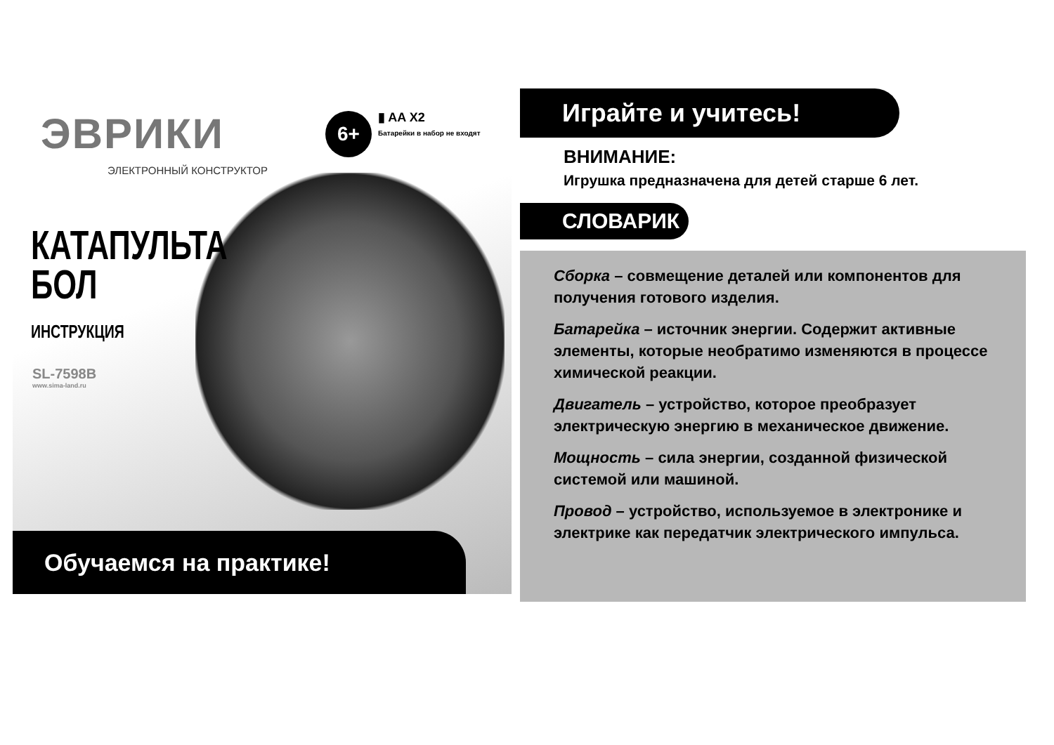ЭВРИКИ
ЭЛЕКТРОННЫЙ КОНСТРУКТОР
6+
▮ AA X2
Батарейки в набор не входят
КАТАПУЛЬТА
БОЛ
ИНСТРУКЦИЯ
SL-7598B
www.sima-land.ru
Обучаемся на практике!
Играйте и учитесь!
ВНИМАНИЕ:
Игрушка предназначена для детей старше 6 лет.
СЛОВАРИК
Сборка – совмещение деталей или компонентов для получения готового изделия.
Батарейка – источник энергии. Содержит активные элементы, которые необратимо изменяются в процессе химической реакции.
Двигатель – устройство, которое преобразует электрическую энергию в механическое движение.
Мощность – сила энергии, созданной физической системой или машиной.
Провод – устройство, используемое в электронике и электрике как передатчик электрического импульса.